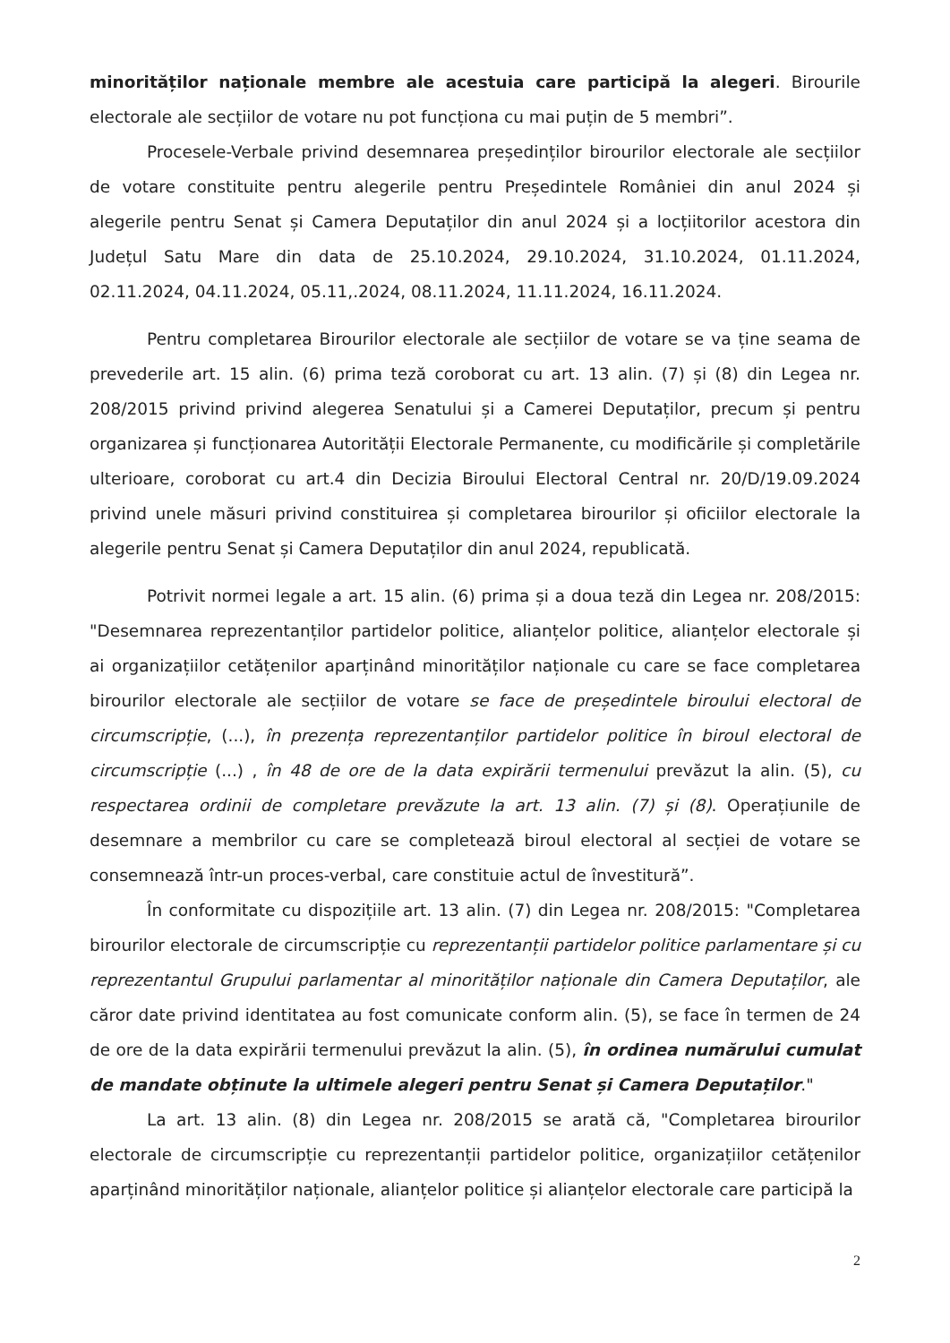minorităților naționale membre ale acestuia care participă la alegeri. Birourile electorale ale secțiilor de votare nu pot funcționa cu mai puțin de 5 membri”.
Procesele-Verbale privind desemnarea președinților birourilor electorale ale secțiilor de votare constituite pentru alegerile pentru Președintele României din anul 2024 și alegerile pentru Senat și Camera Deputaților din anul 2024 și a locțiitorilor acestora din Județul Satu Mare din data de 25.10.2024, 29.10.2024, 31.10.2024, 01.11.2024, 02.11.2024, 04.11.2024, 05.11,.2024, 08.11.2024, 11.11.2024, 16.11.2024.
Pentru completarea Birourilor electorale ale secțiilor de votare se va ține seama de prevederile art. 15 alin. (6) prima teză coroborat cu art. 13 alin. (7) și (8) din Legea nr. 208/2015 privind privind alegerea Senatului și a Camerei Deputaților, precum și pentru organizarea și funcționarea Autorității Electorale Permanente, cu modificările și completările ulterioare, coroborat cu art.4 din Decizia Biroului Electoral Central nr. 20/D/19.09.2024 privind unele măsuri privind constituirea și completarea birourilor și oficiilor electorale la alegerile pentru Senat și Camera Deputaților din anul 2024, republicată.
Potrivit normei legale a art. 15 alin. (6) prima și a doua teză din Legea nr. 208/2015: "Desemnarea reprezentanților partidelor politice, alianțelor politice, alianțelor electorale și ai organizațiilor cetățenilor aparținând minorităților naționale cu care se face completarea birourilor electorale ale secțiilor de votare se face de președintele biroului electoral de circumscripție, (...), în prezența reprezentanților partidelor politice în biroul electoral de circumscripție (...) , în 48 de ore de la data expirării termenului prevăzut la alin. (5), cu respectarea ordinii de completare prevăzute la art. 13 alin. (7) și (8). Operațiunile de desemnare a membrilor cu care se completează biroul electoral al secției de votare se consemnează într-un proces-verbal, care constituie actul de învestitură”.
În conformitate cu dispozițiile art. 13 alin. (7) din Legea nr. 208/2015: "Completarea birourilor electorale de circumscripție cu reprezentanții partidelor politice parlamentare și cu reprezentantul Grupului parlamentar al minorităților naționale din Camera Deputaților, ale căror date privind identitatea au fost comunicate conform alin. (5), se face în termen de 24 de ore de la data expirării termenului prevăzut la alin. (5), în ordinea numărului cumulat de mandate obținute la ultimele alegeri pentru Senat și Camera Deputaților."
La art. 13 alin. (8) din Legea nr. 208/2015 se arată că, "Completarea birourilor electorale de circumscripție cu reprezentanții partidelor politice, organizațiilor cetățenilor aparținând minorităților naționale, alianțelor politice și alianțelor electorale care participă la
2